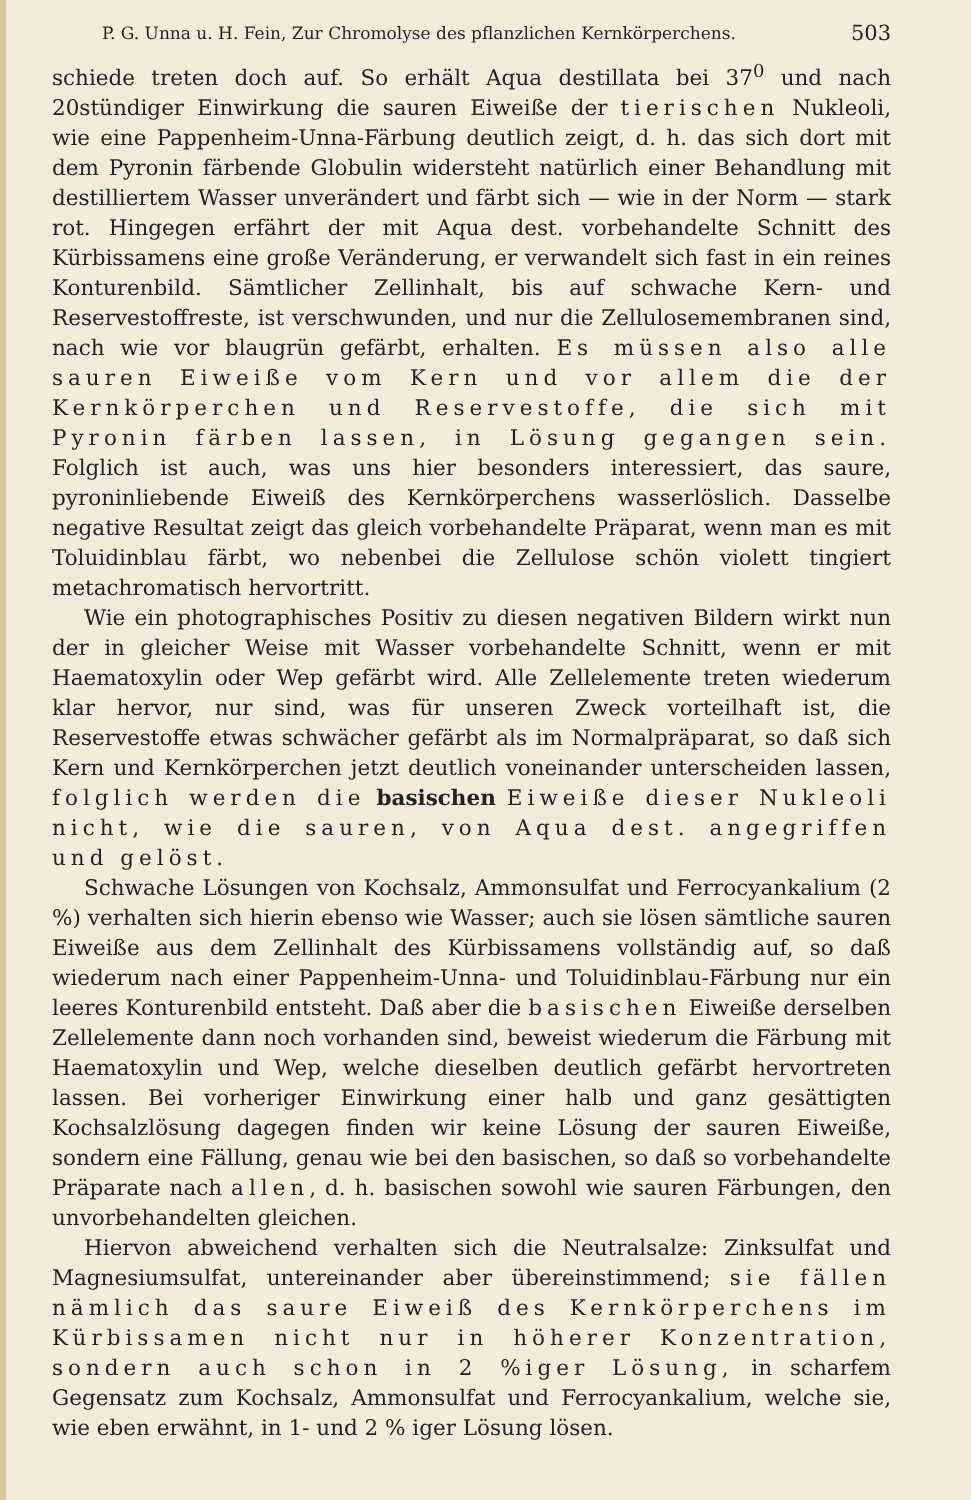P. G. Unna u. H. Fein, Zur Chromolyse des pflanzlichen Kernkörperchens. 503
schiede treten doch auf. So erhält Aqua destillata bei 37<sup>0</sup> und nach 20stündiger Einwirkung die sauren Eiweiße der tierischen Nukleoli, wie eine Pappenheim-Unna-Färbung deutlich zeigt, d. h. das sich dort mit dem Pyronin färbende Globulin widersteht natürlich einer Behandlung mit destilliertem Wasser unverändert und färbt sich — wie in der Norm — stark rot. Hingegen erfährt der mit Aqua dest. vorbehandelte Schnitt des Kürbissamens eine große Veränderung, er verwandelt sich fast in ein reines Konturenbild. Sämtlicher Zellinhalt, bis auf schwache Kern- und Reservestoffreste, ist verschwunden, und nur die Zellulosemembranen sind, nach wie vor blaugrün gefärbt, erhalten. Es müssen also alle sauren Eiweiße vom Kern und vor allem die der Kernkörperchen und Reservestoffe, die sich mit Pyronin färben lassen, in Lösung gegangen sein. Folglich ist auch, was uns hier besonders interessiert, das saure, pyroninliebende Eiweiß des Kernkörperchens wasserlöslich. Dasselbe negative Resultat zeigt das gleich vorbehandelte Präparat, wenn man es mit Toluidinblau färbt, wo nebenbei die Zellulose schön violett tingiert metachromatisch hervortritt.
Wie ein photographisches Positiv zu diesen negativen Bildern wirkt nun der in gleicher Weise mit Wasser vorbehandelte Schnitt, wenn er mit Haematoxylin oder Wep gefärbt wird. Alle Zellelemente treten wiederum klar hervor, nur sind, was für unseren Zweck vorteilhaft ist, die Reservestoffe etwas schwächer gefärbt als im Normalpräparat, so daß sich Kern und Kernkörperchen jetzt deutlich voneinander unterscheiden lassen, folglich werden die basischen Eiweiße dieser Nukleoli nicht, wie die sauren, von Aqua dest. angegriffen und gelöst.
Schwache Lösungen von Kochsalz, Ammonsulfat und Ferrocyankalium (2 %) verhalten sich hierin ebenso wie Wasser; auch sie lösen sämtliche sauren Eiweiße aus dem Zellinhalt des Kürbissamens vollständig auf, so daß wiederum nach einer Pappenheim-Unna- und Toluidinblau-Färbung nur ein leeres Konturenbild entsteht. Daß aber die basischen Eiweiße derselben Zellelemente dann noch vorhanden sind, beweist wiederum die Färbung mit Haematoxylin und Wep, welche dieselben deutlich gefärbt hervortreten lassen. Bei vorheriger Einwirkung einer halb und ganz gesättigten Kochsalzlösung dagegen finden wir keine Lösung der sauren Eiweiße, sondern eine Fällung, genau wie bei den basischen, so daß so vorbehandelte Präparate nach allen, d. h. basischen sowohl wie sauren Färbungen, den unvorbehandelten gleichen.
Hiervon abweichend verhalten sich die Neutralsalze: Zinksulfat und Magnesiumsulfat, untereinander aber übereinstimmend; sie fällen nämlich das saure Eiweiß des Kernkörperchens im Kürbissamen nicht nur in höherer Konzentration, sondern auch schon in 2 %iger Lösung, in scharfem Gegensatz zum Kochsalz, Ammonsulfat und Ferrocyankalium, welche sie, wie eben erwähnt, in 1- und 2 % iger Lösung lösen.